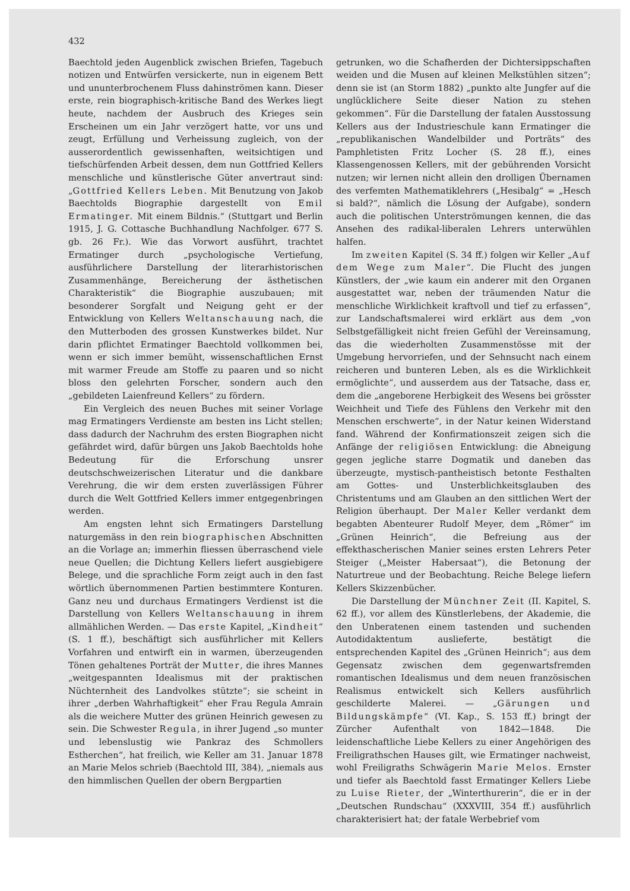432
Baechtold jeden Augenblick zwischen Briefen, Tagebuch notizen und Entwürfen versickerte, nun in eigenem Bett und ununterbrochenem Fluss dahinströmen kann. Dieser erste, rein biographisch-kritische Band des Werkes liegt heute, nachdem der Ausbruch des Krieges sein Erscheinen um ein Jahr verzögert hatte, vor uns und zeugt, Erfüllung und Verheissung zugleich, von der ausserordentlich gewissenhaften, weitsichtigen und tiefschürfenden Arbeit dessen, dem nun Gottfried Kellers menschliche und künstlerische Güter anvertraut sind: „Gottfried Kellers Leben. Mit Benutzung von Jakob Baechtolds Biographie dargestellt von Emil Ermatinger. Mit einem Bildnis.“ (Stuttgart und Berlin 1915, J. G. Cottasche Buchhandlung Nachfolger. 677 S. gb. 26 Fr.). Wie das Vorwort ausführt, trachtet Ermatinger durch „psychologische Vertiefung, ausführlichere Darstellung der literarhistorischen Zusammenhänge, Bereicherung der ästhetischen Charakteristik“ die Biographie auszubauen; mit besonderer Sorgfalt und Neigung geht er der Entwicklung von Kellers Weltanschauung nach, die den Mutterboden des grossen Kunstwerkes bildet. Nur darin pflichtet Ermatinger Baechtold vollkommen bei, wenn er sich immer bemüht, wissenschaftlichen Ernst mit warmer Freude am Stoffe zu paaren und so nicht bloss den gelehrten Forscher, sondern auch den „gebildeten Laienfreund Kellers“ zu fördern.
Ein Vergleich des neuen Buches mit seiner Vorlage mag Ermatingers Verdienste am besten ins Licht stellen; dass dadurch der Nachruhm des ersten Biographen nicht gefährdet wird, dafür bürgen uns Jakob Baechtolds hohe Bedeutung für die Erforschung unsrer deutschschweizerischen Literatur und die dankbare Verehrung, die wir dem ersten zuverlässigen Führer durch die Welt Gottfried Kellers immer entgegenbringen werden.
Am engsten lehnt sich Ermatingers Darstellung naturgemäss in den rein biographischen Abschnitten an die Vorlage an; immerhin fliessen überraschend viele neue Quellen; die Dichtung Kellers liefert ausgiebigere Belege, und die sprachliche Form zeigt auch in den fast wörtlich übernommenen Partien bestimmtere Konturen. Ganz neu und durchaus Ermatingers Verdienst ist die Darstellung von Kellers Weltanschauung in ihrem allmählichen Werden. — Das erste Kapitel, „Kindheit“ (S. 1 ff.), beschäftigt sich ausführlicher mit Kellers Vorfahren und entwirft ein in warmen, überzeugenden Tönen gehaltenes Porträt der Mutter, die ihres Mannes „weitgespannten Idealismus mit der praktischen Nüchternheit des Landvolkes stützte“; sie scheint in ihrer „derben Wahrhaftigkeit“ eher Frau Regula Amrain als die weichere Mutter des grünen Heinrich gewesen zu sein. Die Schwester Regula, in ihrer Jugend „so munter und lebenslustig wie Pankraz des Schmollers Estherchen“, hat freilich, wie Keller am 31. Januar 1878 an Marie Melos schrieb (Baechtold III, 384), „niemals aus den himmlischen Quellen der obern Bergpartien
getrunken, wo die Schafherden der Dichtersippschaften weiden und die Musen auf kleinen Melkstühlen sitzen“; denn sie ist (an Storm 1882) „punkto alte Jungfer auf die unglücklichere Seite dieser Nation zu stehen gekommen“. Für die Darstellung der fatalen Ausstossung Kellers aus der Industrieschule kann Ermatinger die „republikanischen Wandelbilder und Porträts“ des Pamphletisten Fritz Locher (S. 28 ff.), eines Klassengenossen Kellers, mit der gebührenden Vorsicht nutzen; wir lernen nicht allein den drolligen Übernamen des verfemten Mathematiklehrers („Hesibalg“ = „Hesch si bald?“, nämlich die Lösung der Aufgabe), sondern auch die politischen Unterströmungen kennen, die das Ansehen des radikal-liberalen Lehrers unterwühlen halfen.
Im zweiten Kapitel (S. 34 ff.) folgen wir Keller „Auf dem Wege zum Maler“. Die Flucht des jungen Künstlers, der „wie kaum ein anderer mit den Organen ausgestattet war, neben der träumenden Natur die menschliche Wirklichkeit kraftvoll und tief zu erfassen“, zur Landschaftsmalerei wird erklärt aus dem „von Selbstgefälligkeit nicht freien Gefühl der Vereinsamung, das die wiederholten Zusammenstösse mit der Umgebung hervorriefen, und der Sehnsucht nach einem reicheren und bunteren Leben, als es die Wirklichkeit ermöglichte“, und ausserdem aus der Tatsache, dass er, dem die „angeborene Herbigkeit des Wesens bei grösster Weichheit und Tiefe des Fühlens den Verkehr mit den Menschen erschwerte“, in der Natur keinen Widerstand fand. Während der Konfirmationszeit zeigen sich die Anfänge der religiösen Entwicklung: die Abneigung gegen jegliche starre Dogmatik und daneben das überzeugte, mystisch-pantheistisch betonte Festhalten am Gottes- und Unsterblichkeitsglauben des Christentums und am Glauben an den sittlichen Wert der Religion überhaupt. Der Maler Keller verdankt dem begabten Abenteurer Rudolf Meyer, dem „Römer“ im „Grünen Heinrich“, die Befreiung aus der effekthascherischen Manier seines ersten Lehrers Peter Steiger („Meister Habersaat“), die Betonung der Naturtreue und der Beobachtung. Reiche Belege liefern Kellers Skizzenbücher.
Die Darstellung der Münchner Zeit (II. Kapitel, S. 62 ff.), vor allem des Künstlerlebens, der Akademie, die den Unberatenen einem tastenden und suchenden Autodidaktentum auslieferte, bestätigt die entsprechenden Kapitel des „Grünen Heinrich“; aus dem Gegensatz zwischen dem gegenwartsfremden romantischen Idealismus und dem neuen französischen Realismus entwickelt sich Kellers ausführlich geschilderte Malerei. — „Gärungen und Bildungskämpfe“ (VI. Kap., S. 153 ff.) bringt der Zürcher Aufenthalt von 1842—1848. Die leidenschaftliche Liebe Kellers zu einer Angehörigen des Freiligrathschen Hauses gilt, wie Ermatinger nachweist, wohl Freiligraths Schwägerin Marie Melos. Ernster und tiefer als Baechtold fasst Ermatinger Kellers Liebe zu Luise Rieter, der „Winterthurerin“, die er in der „Deutschen Rundschau“ (XXXVIII, 354 ff.) ausführlich charakterisiert hat; der fatale Werbebrief vom